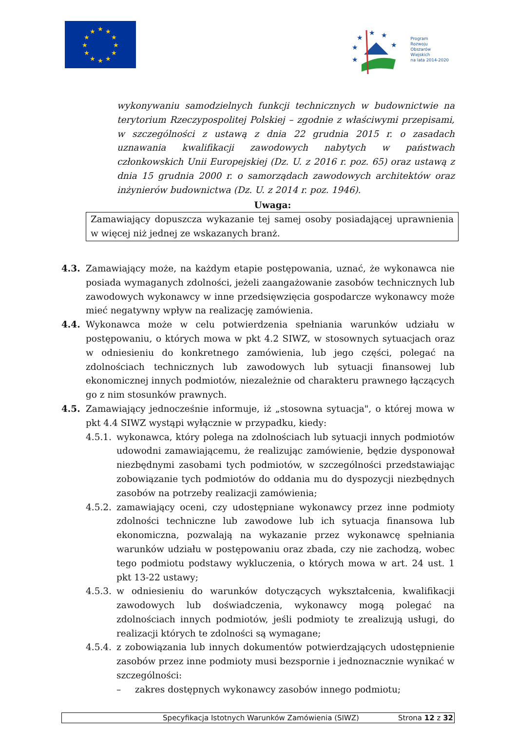★
★
★
★
★
★
★
★
★
★
★
★
★
★
★
★
★
★
Program
Rozwoju
Obszarów
Wiejskich
na lata 2014-2020
wykonywaniu samodzielnych funkcji technicznych w budownictwie na terytorium Rzeczypospolitej Polskiej – zgodnie z właściwymi przepisami, w szczególności z ustawą z dnia 22 grudnia 2015 r. o zasadach uznawania kwalifikacji zawodowych nabytych w państwach członkowskich Unii Europejskiej (Dz. U. z 2016 r. poz. 65) oraz ustawą z dnia 15 grudnia 2000 r. o samorządach zawodowych architektów oraz inżynierów budownictwa (Dz. U. z 2014 r. poz. 1946).
Uwaga:
Zamawiający dopuszcza wykazanie tej samej osoby posiadającej uprawnienia w więcej niż jednej ze wskazanych branż.
4.3. Zamawiający może, na każdym etapie postępowania, uznać, że wykonawca nie posiada wymaganych zdolności, jeżeli zaangażowanie zasobów technicznych lub zawodowych wykonawcy w inne przedsięwzięcia gospodarcze wykonawcy może mieć negatywny wpływ na realizację zamówienia.
4.4. Wykonawca może w celu potwierdzenia spełniania warunków udziału w postępowaniu, o których mowa w pkt 4.2 SIWZ, w stosownych sytuacjach oraz w odniesieniu do konkretnego zamówienia, lub jego części, polegać na zdolnościach technicznych lub zawodowych lub sytuacji finansowej lub ekonomicznej innych podmiotów, niezależnie od charakteru prawnego łączących go z nim stosunków prawnych.
4.5. Zamawiający jednocześnie informuje, iż „stosowna sytuacja", o której mowa w pkt 4.4 SIWZ wystąpi wyłącznie w przypadku, kiedy:
4.5.1.
wykonawca, który polega na zdolnościach lub sytuacji innych podmiotów udowodni zamawiającemu, że realizując zamówienie, będzie dysponował niezbędnymi zasobami tych podmiotów, w szczególności przedstawiając zobowiązanie tych podmiotów do oddania mu do dyspozycji niezbędnych zasobów na potrzeby realizacji zamówienia;
4.5.2.
zamawiający oceni, czy udostępniane wykonawcy przez inne podmioty zdolności techniczne lub zawodowe lub ich sytuacja finansowa lub ekonomiczna, pozwalają na wykazanie przez wykonawcę spełniania warunków udziału w postępowaniu oraz zbada, czy nie zachodzą, wobec tego podmiotu podstawy wykluczenia, o których mowa w art. 24 ust. 1 pkt 13-22 ustawy;
4.5.3.
w odniesieniu do warunków dotyczących wykształcenia, kwalifikacji zawodowych lub doświadczenia, wykonawcy mogą polegać na zdolnościach innych podmiotów, jeśli podmioty te zrealizują usługi, do realizacji których te zdolności są wymagane;
4.5.4.
z zobowiązania lub innych dokumentów potwierdzających udostępnienie zasobów przez inne podmioty musi bezspornie i jednoznacznie wynikać w szczególności:
– zakres dostępnych wykonawcy zasobów innego podmiotu;
Specyfikacja Istotnych Warunków Zamówienia (SIWZ) Strona 12 z 32